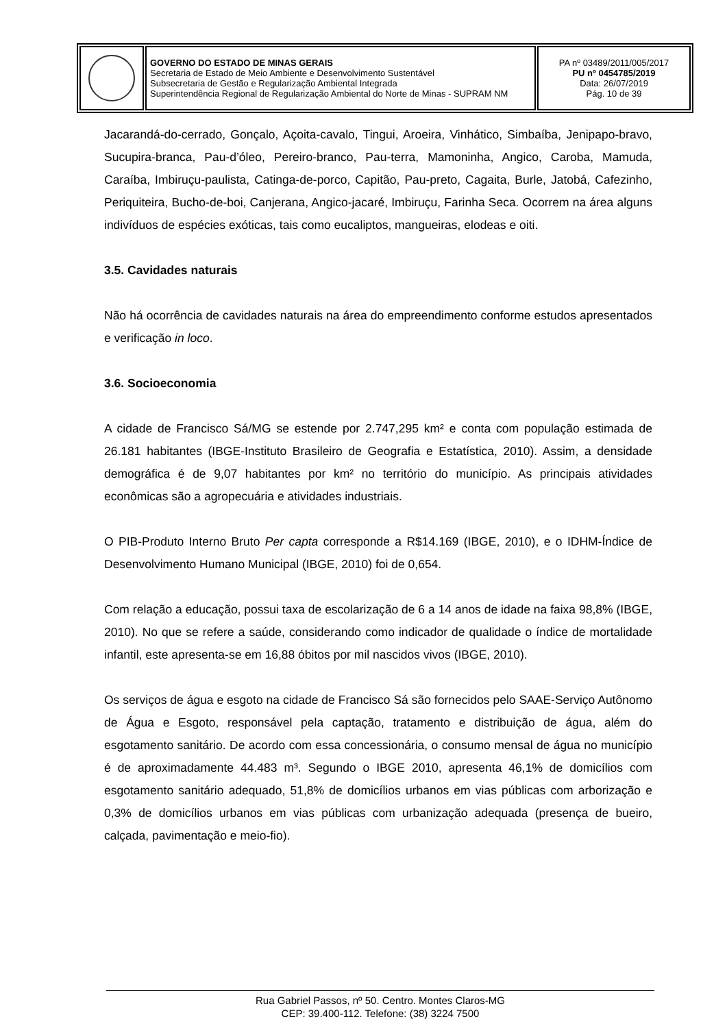| | GOVERNO DO ESTADO DE MINAS GERAIS Secretaria de Estado de Meio Ambiente e Desenvolvimento Sustentável Subsecretaria de Gestão e Regularização Ambiental Integrada Superintendência Regional de Regularização Ambiental do Norte de Minas - SUPRAM NM | PA nº 03489/2011/005/2017 PU nº 0454785/2019 Data: 26/07/2019 Pág. 10 de 39 |
Jacarandá-do-cerrado, Gonçalo, Açoita-cavalo, Tingui, Aroeira, Vinhático, Simbaíba, Jenipapo-bravo, Sucupira-branca, Pau-d’óleo, Pereiro-branco, Pau-terra, Mamoninha, Angico, Caroba, Mamuda, Caraíba, Imbiruçu-paulista, Catinga-de-porco, Capitão, Pau-preto, Cagaita, Burle, Jatobá, Cafezinho, Periquiteira, Bucho-de-boi, Canjerana, Angico-jacaré, Imbiruçu, Farinha Seca. Ocorrem na área alguns indivíduos de espécies exóticas, tais como eucaliptos, mangueiras, elodeas e oiti.
3.5. Cavidades naturais
Não há ocorrência de cavidades naturais na área do empreendimento conforme estudos apresentados e verificação in loco.
3.6. Socioeconomia
A cidade de Francisco Sá/MG se estende por 2.747,295 km² e conta com população estimada de 26.181 habitantes (IBGE-Instituto Brasileiro de Geografia e Estatística, 2010). Assim, a densidade demográfica é de 9,07 habitantes por km² no território do município. As principais atividades econômicas são a agropecuária e atividades industriais.
O PIB-Produto Interno Bruto Per capta corresponde a R$14.169 (IBGE, 2010), e o IDHM-Índice de Desenvolvimento Humano Municipal (IBGE, 2010) foi de 0,654.
Com relação a educação, possui taxa de escolarização de 6 a 14 anos de idade na faixa 98,8% (IBGE, 2010). No que se refere a saúde, considerando como indicador de qualidade o índice de mortalidade infantil, este apresenta-se em 16,88 óbitos por mil nascidos vivos (IBGE, 2010).
Os serviços de água e esgoto na cidade de Francisco Sá são fornecidos pelo SAAE-Serviço Autônomo de Água e Esgoto, responsável pela captação, tratamento e distribuição de água, além do esgotamento sanitário. De acordo com essa concessionária, o consumo mensal de água no município é de aproximadamente 44.483 m³. Segundo o IBGE 2010, apresenta 46,1% de domicílios com esgotamento sanitário adequado, 51,8% de domicílios urbanos em vias públicas com arborização e 0,3% de domicílios urbanos em vias públicas com urbanização adequada (presença de bueiro, calçada, pavimentação e meio-fio).
Rua Gabriel Passos, nº 50. Centro. Montes Claros-MG
CEP: 39.400-112. Telefone: (38) 3224 7500